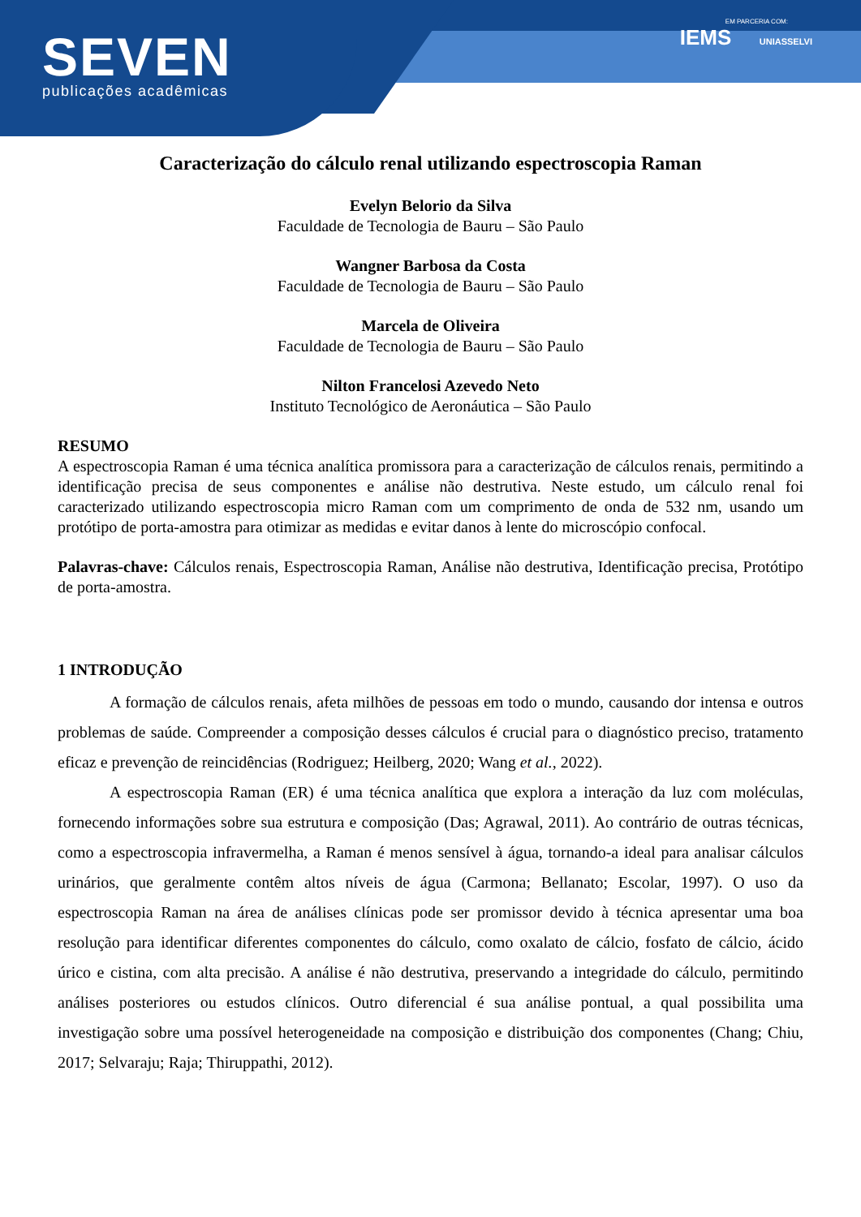SEVEN
publicações acadêmicas
EM PARCERIA COM:
IEMS UNIASSELVI
Caracterização do cálculo renal utilizando espectroscopia Raman
Evelyn Belorio da Silva
Faculdade de Tecnologia de Bauru – São Paulo
Wangner Barbosa da Costa
Faculdade de Tecnologia de Bauru – São Paulo
Marcela de Oliveira
Faculdade de Tecnologia de Bauru – São Paulo
Nilton Francelosi Azevedo Neto
Instituto Tecnológico de Aeronáutica – São Paulo
RESUMO
A espectroscopia Raman é uma técnica analítica promissora para a caracterização de cálculos renais, permitindo a identificação precisa de seus componentes e análise não destrutiva. Neste estudo, um cálculo renal foi caracterizado utilizando espectroscopia micro Raman com um comprimento de onda de 532 nm, usando um protótipo de porta-amostra para otimizar as medidas e evitar danos à lente do microscópio confocal.
Palavras-chave: Cálculos renais, Espectroscopia Raman, Análise não destrutiva, Identificação precisa, Protótipo de porta-amostra.
1 INTRODUÇÃO
A formação de cálculos renais, afeta milhões de pessoas em todo o mundo, causando dor intensa e outros problemas de saúde. Compreender a composição desses cálculos é crucial para o diagnóstico preciso, tratamento eficaz e prevenção de reincidências (Rodriguez; Heilberg, 2020; Wang et al., 2022).
A espectroscopia Raman (ER) é uma técnica analítica que explora a interação da luz com moléculas, fornecendo informações sobre sua estrutura e composição (Das; Agrawal, 2011). Ao contrário de outras técnicas, como a espectroscopia infravermelha, a Raman é menos sensível à água, tornando-a ideal para analisar cálculos urinários, que geralmente contêm altos níveis de água (Carmona; Bellanato; Escolar, 1997). O uso da espectroscopia Raman na área de análises clínicas pode ser promissor devido à técnica apresentar uma boa resolução para identificar diferentes componentes do cálculo, como oxalato de cálcio, fosfato de cálcio, ácido úrico e cistina, com alta precisão. A análise é não destrutiva, preservando a integridade do cálculo, permitindo análises posteriores ou estudos clínicos. Outro diferencial é sua análise pontual, a qual possibilita uma investigação sobre uma possível heterogeneidade na composição e distribuição dos componentes (Chang; Chiu, 2017; Selvaraju; Raja; Thiruppathi, 2012).